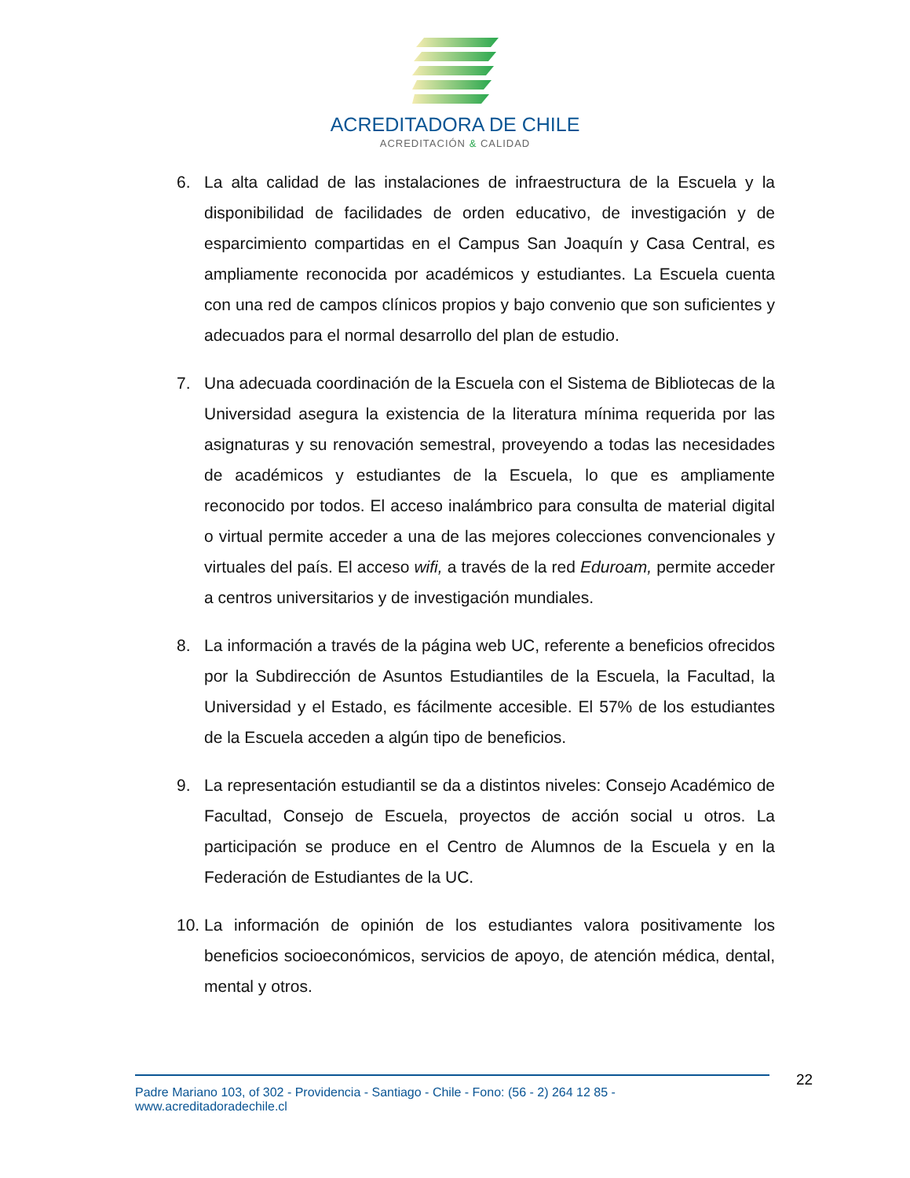ACREDITADORA DE CHILE
ACREDITACIÓN & CALIDAD
6. La alta calidad de las instalaciones de infraestructura de la Escuela y la disponibilidad de facilidades de orden educativo, de investigación y de esparcimiento compartidas en el Campus San Joaquín y Casa Central, es ampliamente reconocida por académicos y estudiantes. La Escuela cuenta con una red de campos clínicos propios y bajo convenio que son suficientes y adecuados para el normal desarrollo del plan de estudio.
7. Una adecuada coordinación de la Escuela con el Sistema de Bibliotecas de la Universidad asegura la existencia de la literatura mínima requerida por las asignaturas y su renovación semestral, proveyendo a todas las necesidades de académicos y estudiantes de la Escuela, lo que es ampliamente reconocido por todos. El acceso inalámbrico para consulta de material digital o virtual permite acceder a una de las mejores colecciones convencionales y virtuales del país. El acceso wifi, a través de la red Eduroam, permite acceder a centros universitarios y de investigación mundiales.
8. La información a través de la página web UC, referente a beneficios ofrecidos por la Subdirección de Asuntos Estudiantiles de la Escuela, la Facultad, la Universidad y el Estado, es fácilmente accesible. El 57% de los estudiantes de la Escuela acceden a algún tipo de beneficios.
9. La representación estudiantil se da a distintos niveles: Consejo Académico de Facultad, Consejo de Escuela, proyectos de acción social u otros. La participación se produce en el Centro de Alumnos de la Escuela y en la Federación de Estudiantes de la UC.
10.
La información de opinión de los estudiantes valora positivamente los beneficios socioeconómicos, servicios de apoyo, de atención médica, dental, mental y otros.
Padre Mariano 103, of 302 - Providencia - Santiago - Chile - Fono: (56 - 2) 264 12 85 - www.acreditadoradechile.cl
22